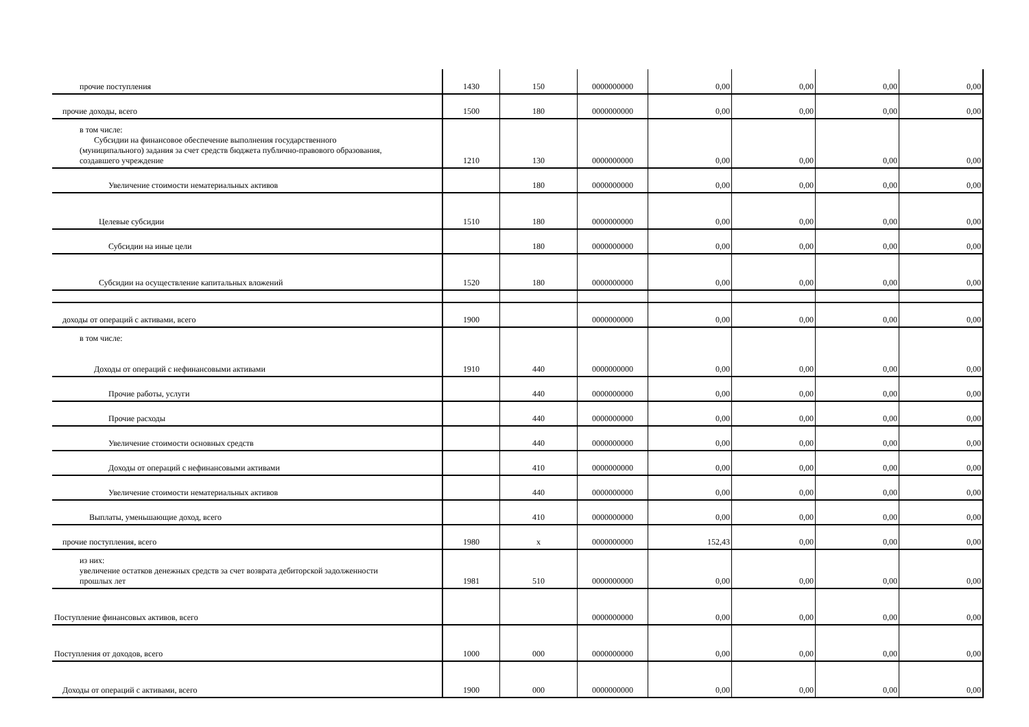| прочие поступления | 1430 | 150 | 0000000000 | 0,00 | 0,00 | 0,00 | 0,00 |
| прочие доходы, всего | 1500 | 180 | 0000000000 | 0,00 | 0,00 | 0,00 | 0,00 |
| в том числе: Субсидии на финансовое обеспечение выполнения государственного (муниципального) задания за счет средств бюджета публично-правового образования, создавшего учреждение | 1210 | 130 | 0000000000 | 0,00 | 0,00 | 0,00 | 0,00 |
| Увеличение стоимости нематериальных активов | | 180 | 0000000000 | 0,00 | 0,00 | 0,00 | 0,00 |
| Целевые субсидии | 1510 | 180 | 0000000000 | 0,00 | 0,00 | 0,00 | 0,00 |
| Субсидии на иные цели | | 180 | 0000000000 | 0,00 | 0,00 | 0,00 | 0,00 |
| Субсидии на осуществление капитальных вложений | 1520 | 180 | 0000000000 | 0,00 | 0,00 | 0,00 | 0,00 |
| доходы от операций с активами, всего | 1900 | | 0000000000 | 0,00 | 0,00 | 0,00 | 0,00 |
| в том числе: Доходы от операций с нефинансовыми активами | 1910 | 440 | 0000000000 | 0,00 | 0,00 | 0,00 | 0,00 |
| Прочие работы, услуги | | 440 | 0000000000 | 0,00 | 0,00 | 0,00 | 0,00 |
| Прочие расходы | | 440 | 0000000000 | 0,00 | 0,00 | 0,00 | 0,00 |
| Увеличение стоимости основных средств | | 440 | 0000000000 | 0,00 | 0,00 | 0,00 | 0,00 |
| Доходы от операций с нефинансовыми активами | | 410 | 0000000000 | 0,00 | 0,00 | 0,00 | 0,00 |
| Увеличение стоимости нематериальных активов | | 440 | 0000000000 | 0,00 | 0,00 | 0,00 | 0,00 |
| Выплаты, уменьшающие доход, всего | | 410 | 0000000000 | 0,00 | 0,00 | 0,00 | 0,00 |
| прочие поступления, всего | 1980 | x | 0000000000 | 152,43 | 0,00 | 0,00 | 0,00 |
| из них: увеличение остатков денежных средств за счет возврата дебиторской задолженности прошлых лет | 1981 | 510 | 0000000000 | 0,00 | 0,00 | 0,00 | 0,00 |
| Поступление финансовых активов, всего | | | 0000000000 | 0,00 | 0,00 | 0,00 | 0,00 |
| Поступления от доходов, всего | 1000 | 000 | 0000000000 | 0,00 | 0,00 | 0,00 | 0,00 |
| Доходы от операций с активами, всего | 1900 | 000 | 0000000000 | 0,00 | 0,00 | 0,00 | 0,00 |